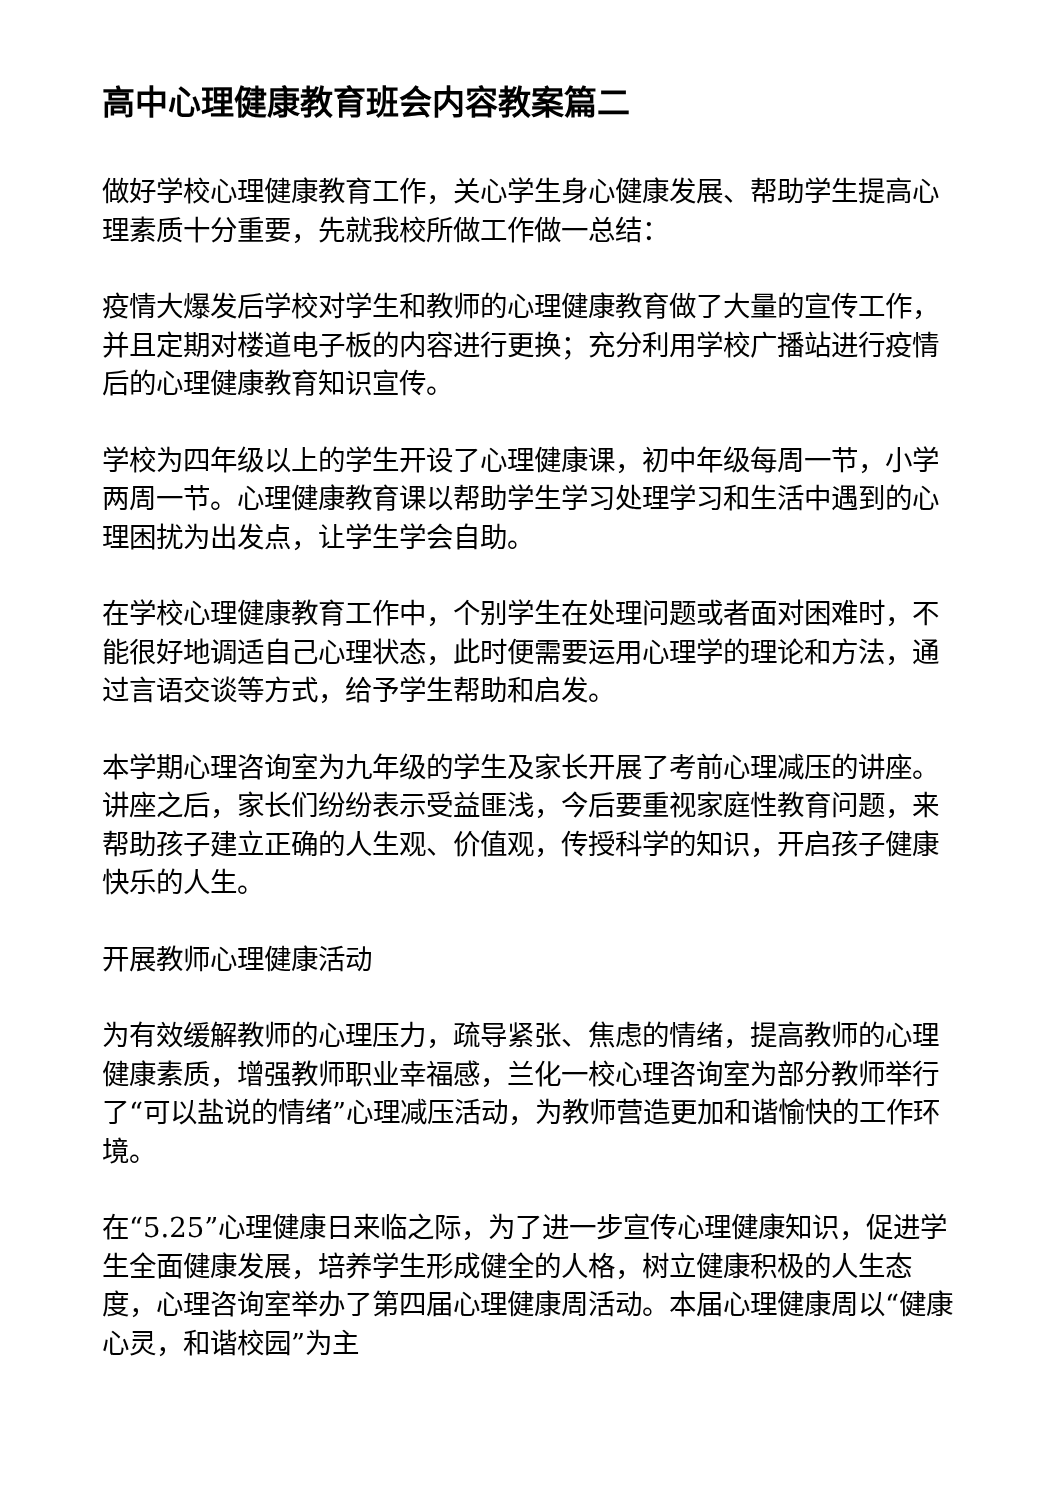高中心理健康教育班会内容教案篇二
做好学校心理健康教育工作，关心学生身心健康发展、帮助学生提高心理素质十分重要，先就我校所做工作做一总结：
疫情大爆发后学校对学生和教师的心理健康教育做了大量的宣传工作，并且定期对楼道电子板的内容进行更换；充分利用学校广播站进行疫情后的心理健康教育知识宣传。
学校为四年级以上的学生开设了心理健康课，初中年级每周一节，小学两周一节。心理健康教育课以帮助学生学习处理学习和生活中遇到的心理困扰为出发点，让学生学会自助。
在学校心理健康教育工作中，个别学生在处理问题或者面对困难时，不能很好地调适自己心理状态，此时便需要运用心理学的理论和方法，通过言语交谈等方式，给予学生帮助和启发。
本学期心理咨询室为九年级的学生及家长开展了考前心理减压的讲座。讲座之后，家长们纷纷表示受益匪浅，今后要重视家庭性教育问题，来帮助孩子建立正确的人生观、价值观，传授科学的知识，开启孩子健康快乐的人生。
开展教师心理健康活动
为有效缓解教师的心理压力，疏导紧张、焦虑的情绪，提高教师的心理健康素质，增强教师职业幸福感，兰化一校心理咨询室为部分教师举行了“可以盐说的情绪”心理减压活动，为教师营造更加和谐愉快的工作环境。
在“5.25”心理健康日来临之际，为了进一步宣传心理健康知识，促进学生全面健康发展，培养学生形成健全的人格，树立健康积极的人生态度，心理咨询室举办了第四届心理健康周活动。本届心理健康周以“健康心灵，和谐校园”为主